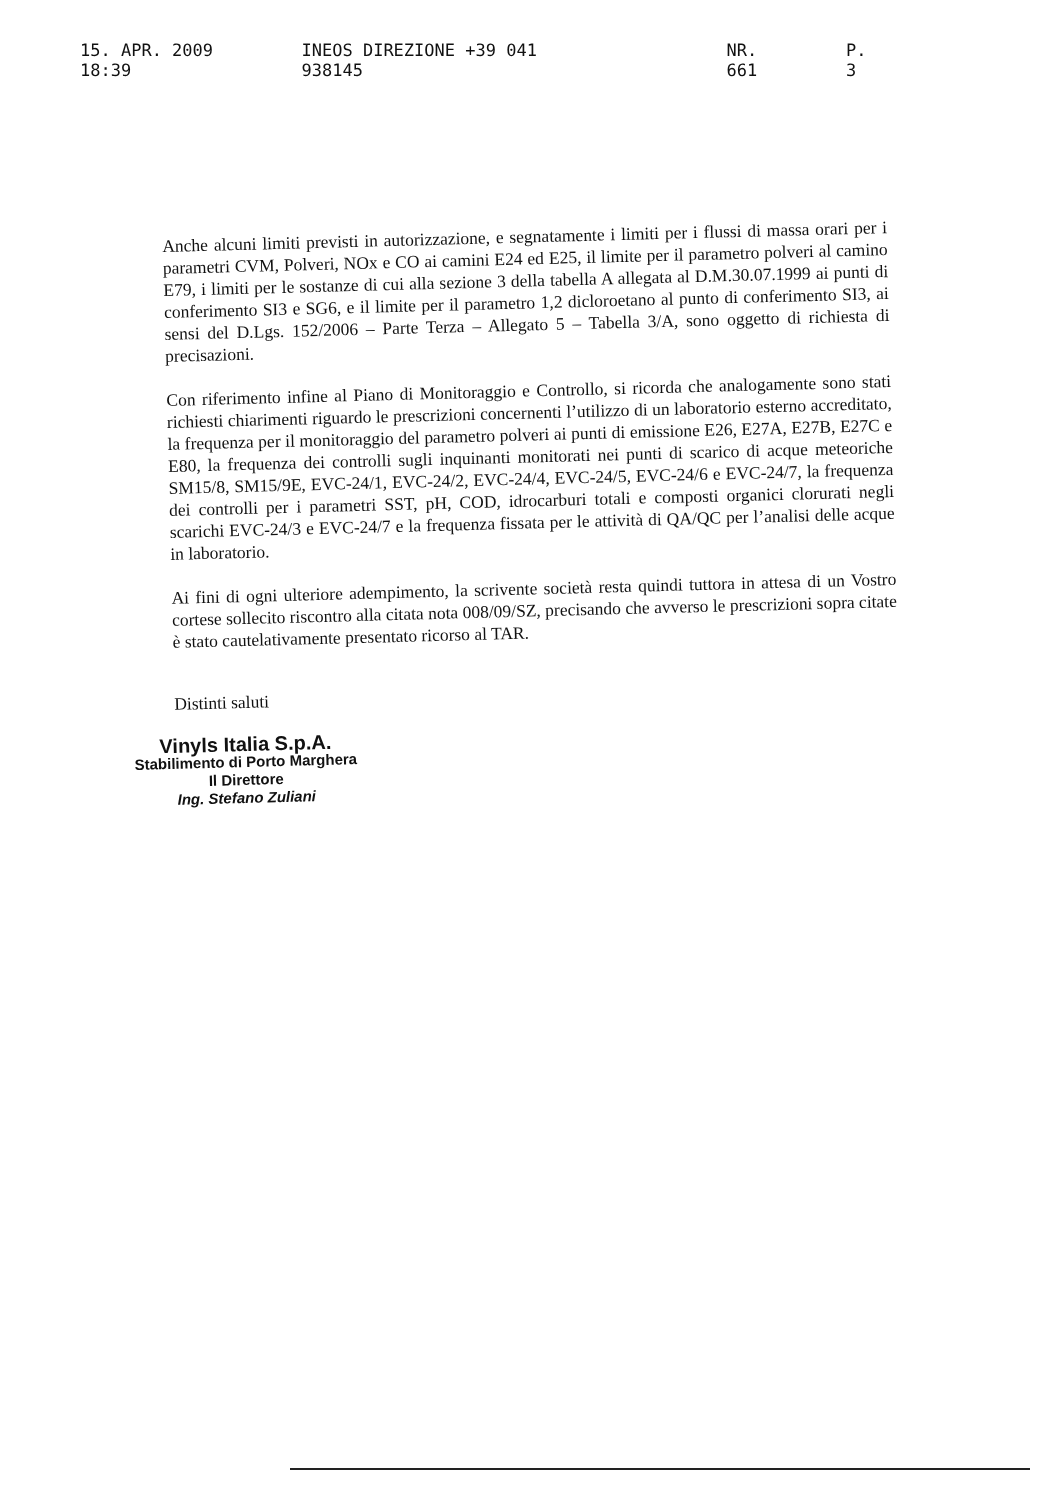15. APR. 2009 18:39 INEOS DIREZIONE +39 041 938145 NR. 661 P. 3
Anche alcuni limiti previsti in autorizzazione, e segnatamente i limiti per i flussi di massa orari per i parametri CVM, Polveri, NOx e CO ai camini E24 ed E25, il limite per il parametro polveri al camino E79, i limiti per le sostanze di cui alla sezione 3 della tabella A allegata al D.M.30.07.1999 ai punti di conferimento SI3 e SG6, e il limite per il parametro 1,2 dicloroetano al punto di conferimento SI3, ai sensi del D.Lgs. 152/2006 – Parte Terza – Allegato 5 – Tabella 3/A, sono oggetto di richiesta di precisazioni.
Con riferimento infine al Piano di Monitoraggio e Controllo, si ricorda che analogamente sono stati richiesti chiarimenti riguardo le prescrizioni concernenti l’utilizzo di un laboratorio esterno accreditato, la frequenza per il monitoraggio del parametro polveri ai punti di emissione E26, E27A, E27B, E27C e E80, la frequenza dei controlli sugli inquinanti monitorati nei punti di scarico di acque meteoriche SM15/8, SM15/9E, EVC-24/1, EVC-24/2, EVC-24/4, EVC-24/5, EVC-24/6 e EVC-24/7, la frequenza dei controlli per i parametri SST, pH, COD, idrocarburi totali e composti organici clorurati negli scarichi EVC-24/3 e EVC-24/7 e la frequenza fissata per le attività di QA/QC per l’analisi delle acque in laboratorio.
Ai fini di ogni ulteriore adempimento, la scrivente società resta quindi tuttora in attesa di un Vostro cortese sollecito riscontro alla citata nota 008/09/SZ, precisando che avverso le prescrizioni sopra citate è stato cautelativamente presentato ricorso al TAR.
Distinti saluti
Vinyls Italia S.p.A.
Stabilimento di Porto Marghera
Il Direttore
Ing. Stefano Zuliani